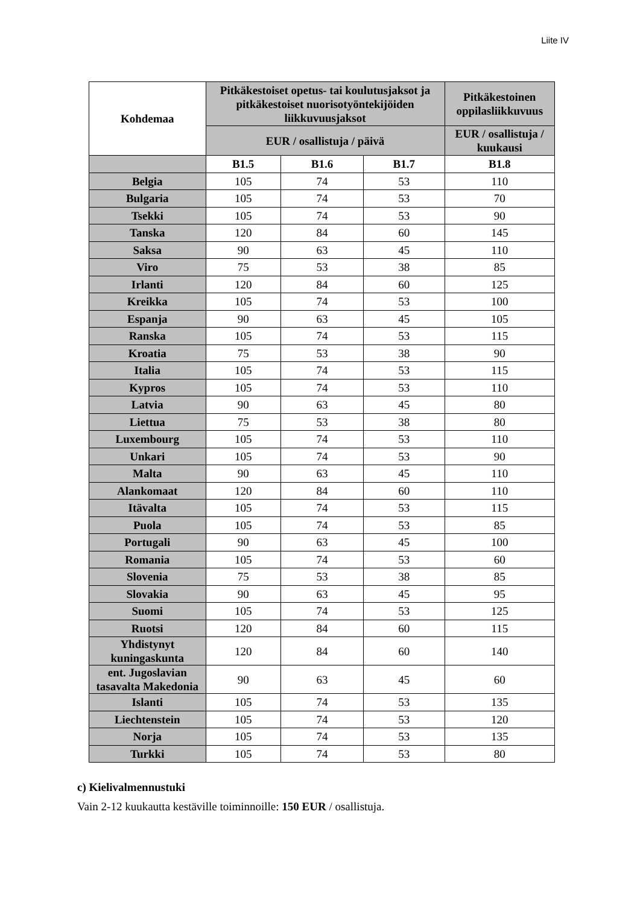Liite IV
| Kohdemaa | Pitkäkestoiset opetus- tai koulutusjaksot ja pitkäkestoiset nuorisotyöntekijöiden liikkuvuusjaksot | | | Pitkäkestoinen oppilasliikkuvuus |
| --- | --- | --- | --- | --- |
| | EUR / osallistuja / päivä | | | EUR / osallistuja / kuukausi |
| | B1.5 | B1.6 | B1.7 | B1.8 |
| Belgia | 105 | 74 | 53 | 110 |
| Bulgaria | 105 | 74 | 53 | 70 |
| Tsekki | 105 | 74 | 53 | 90 |
| Tanska | 120 | 84 | 60 | 145 |
| Saksa | 90 | 63 | 45 | 110 |
| Viro | 75 | 53 | 38 | 85 |
| Irlanti | 120 | 84 | 60 | 125 |
| Kreikka | 105 | 74 | 53 | 100 |
| Espanja | 90 | 63 | 45 | 105 |
| Ranska | 105 | 74 | 53 | 115 |
| Kroatia | 75 | 53 | 38 | 90 |
| Italia | 105 | 74 | 53 | 115 |
| Kypros | 105 | 74 | 53 | 110 |
| Latvia | 90 | 63 | 45 | 80 |
| Liettua | 75 | 53 | 38 | 80 |
| Luxembourg | 105 | 74 | 53 | 110 |
| Unkari | 105 | 74 | 53 | 90 |
| Malta | 90 | 63 | 45 | 110 |
| Alankomaat | 120 | 84 | 60 | 110 |
| Itävalta | 105 | 74 | 53 | 115 |
| Puola | 105 | 74 | 53 | 85 |
| Portugali | 90 | 63 | 45 | 100 |
| Romania | 105 | 74 | 53 | 60 |
| Slovenia | 75 | 53 | 38 | 85 |
| Slovakia | 90 | 63 | 45 | 95 |
| Suomi | 105 | 74 | 53 | 125 |
| Ruotsi | 120 | 84 | 60 | 115 |
| Yhdistynyt kuningaskunta | 120 | 84 | 60 | 140 |
| ent. Jugoslavian tasavalta Makedonia | 90 | 63 | 45 | 60 |
| Islanti | 105 | 74 | 53 | 135 |
| Liechtenstein | 105 | 74 | 53 | 120 |
| Norja | 105 | 74 | 53 | 135 |
| Turkki | 105 | 74 | 53 | 80 |
c) Kielivalmennustuki
Vain 2-12 kuukautta kestäville toiminnoille: 150 EUR / osallistuja.